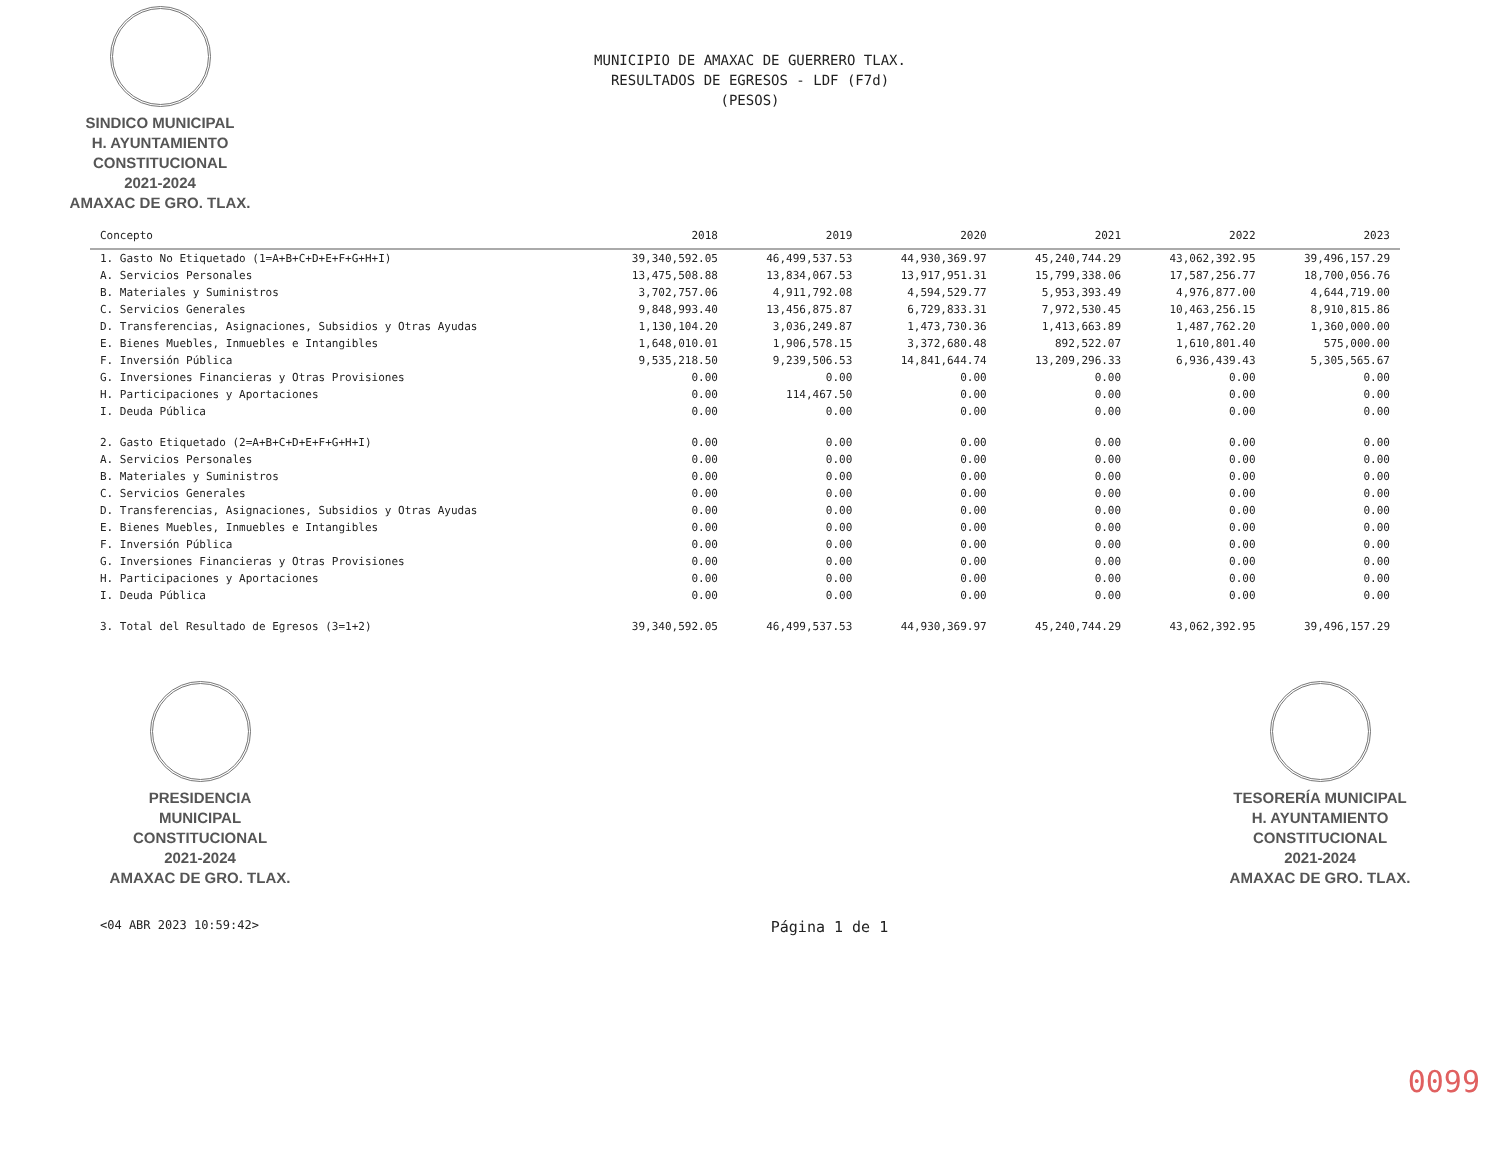SINDICO MUNICIPAL
H. AYUNTAMIENTO
CONSTITUCIONAL
2021-2024
AMAXAC DE GRO. TLAX.
MUNICIPIO DE AMAXAC DE GUERRERO TLAX.
RESULTADOS DE EGRESOS - LDF (F7d)
(PESOS)
| Concepto | 2018 | 2019 | 2020 | 2021 | 2022 | 2023 |
| --- | --- | --- | --- | --- | --- | --- |
| 1. Gasto No Etiquetado (1=A+B+C+D+E+F+G+H+I) | 39,340,592.05 | 46,499,537.53 | 44,930,369.97 | 45,240,744.29 | 43,062,392.95 | 39,496,157.29 |
| A. Servicios Personales | 13,475,508.88 | 13,834,067.53 | 13,917,951.31 | 15,799,338.06 | 17,587,256.77 | 18,700,056.76 |
| B. Materiales y Suministros | 3,702,757.06 | 4,911,792.08 | 4,594,529.77 | 5,953,393.49 | 4,976,877.00 | 4,644,719.00 |
| C. Servicios Generales | 9,848,993.40 | 13,456,875.87 | 6,729,833.31 | 7,972,530.45 | 10,463,256.15 | 8,910,815.86 |
| D. Transferencias, Asignaciones, Subsidios y Otras Ayudas | 1,130,104.20 | 3,036,249.87 | 1,473,730.36 | 1,413,663.89 | 1,487,762.20 | 1,360,000.00 |
| E. Bienes Muebles, Inmuebles e Intangibles | 1,648,010.01 | 1,906,578.15 | 3,372,680.48 | 892,522.07 | 1,610,801.40 | 575,000.00 |
| F. Inversión Pública | 9,535,218.50 | 9,239,506.53 | 14,841,644.74 | 13,209,296.33 | 6,936,439.43 | 5,305,565.67 |
| G. Inversiones Financieras y Otras Provisiones | 0.00 | 0.00 | 0.00 | 0.00 | 0.00 | 0.00 |
| H. Participaciones y Aportaciones | 0.00 | 114,467.50 | 0.00 | 0.00 | 0.00 | 0.00 |
| I. Deuda Pública | 0.00 | 0.00 | 0.00 | 0.00 | 0.00 | 0.00 |
| 2. Gasto Etiquetado (2=A+B+C+D+E+F+G+H+I) | 0.00 | 0.00 | 0.00 | 0.00 | 0.00 | 0.00 |
| A. Servicios Personales | 0.00 | 0.00 | 0.00 | 0.00 | 0.00 | 0.00 |
| B. Materiales y Suministros | 0.00 | 0.00 | 0.00 | 0.00 | 0.00 | 0.00 |
| C. Servicios Generales | 0.00 | 0.00 | 0.00 | 0.00 | 0.00 | 0.00 |
| D. Transferencias, Asignaciones, Subsidios y Otras Ayudas | 0.00 | 0.00 | 0.00 | 0.00 | 0.00 | 0.00 |
| E. Bienes Muebles, Inmuebles e Intangibles | 0.00 | 0.00 | 0.00 | 0.00 | 0.00 | 0.00 |
| F. Inversión Pública | 0.00 | 0.00 | 0.00 | 0.00 | 0.00 | 0.00 |
| G. Inversiones Financieras y Otras Provisiones | 0.00 | 0.00 | 0.00 | 0.00 | 0.00 | 0.00 |
| H. Participaciones y Aportaciones | 0.00 | 0.00 | 0.00 | 0.00 | 0.00 | 0.00 |
| I. Deuda Pública | 0.00 | 0.00 | 0.00 | 0.00 | 0.00 | 0.00 |
| 3. Total del Resultado de Egresos (3=1+2) | 39,340,592.05 | 46,499,537.53 | 44,930,369.97 | 45,240,744.29 | 43,062,392.95 | 39,496,157.29 |
PRESIDENCIA
MUNICIPAL
CONSTITUCIONAL
2021-2024
AMAXAC DE GRO. TLAX.
TESORERÍA MUNICIPAL
H. AYUNTAMIENTO
CONSTITUCIONAL
2021-2024
AMAXAC DE GRO. TLAX.
<04 ABR 2023 10:59:42> Página 1 de 1
0099